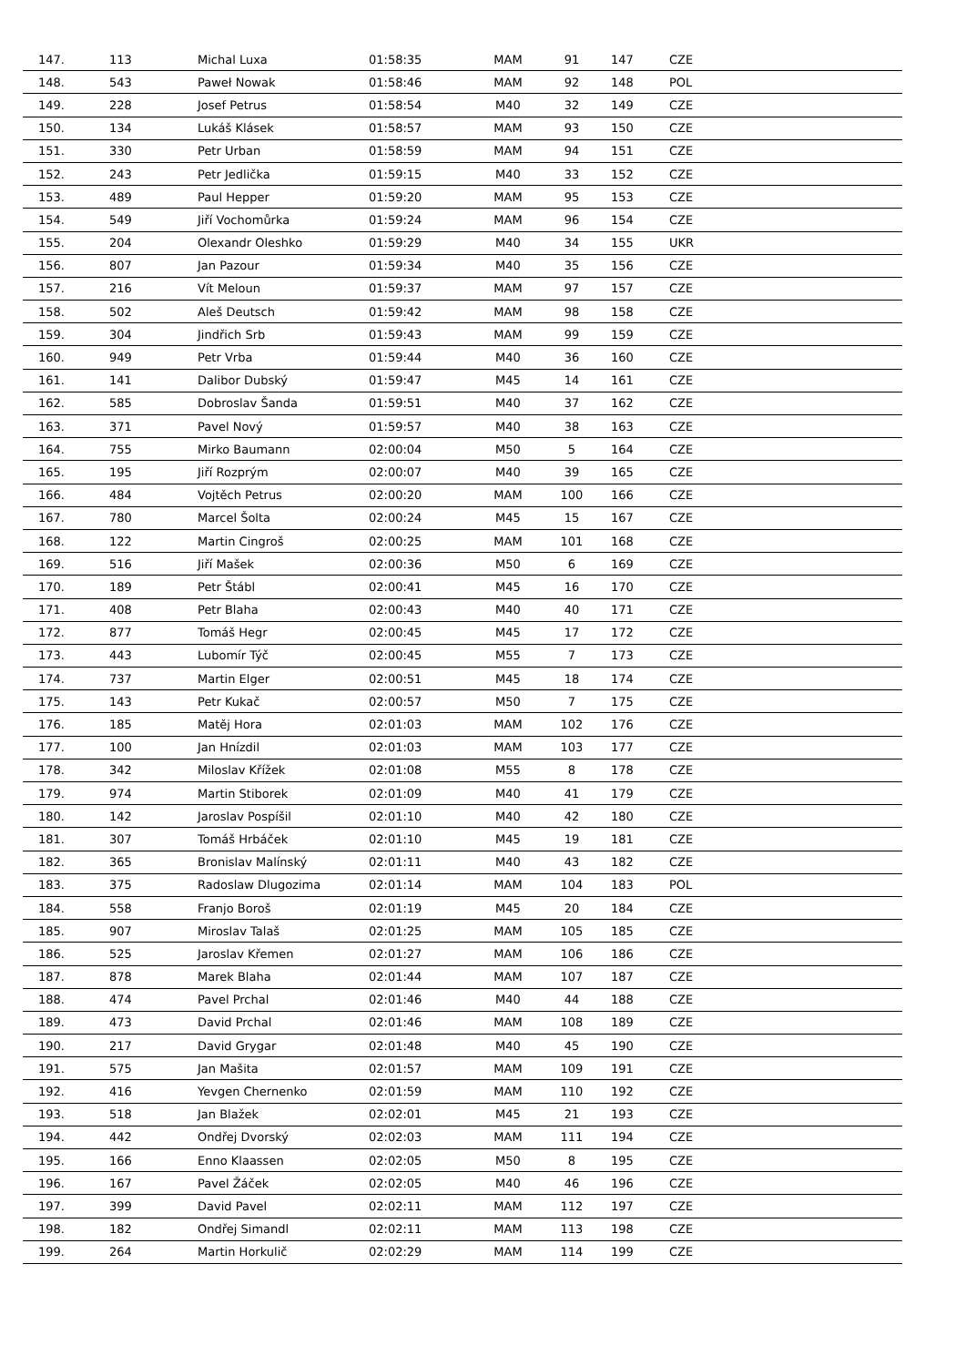| 147. | 113 | Michal Luxa | 01:58:35 | MAM | 91 | 147 | CZE |
| 148. | 543 | Paweł Nowak | 01:58:46 | MAM | 92 | 148 | POL |
| 149. | 228 | Josef Petrus | 01:58:54 | M40 | 32 | 149 | CZE |
| 150. | 134 | Lukáš Klásek | 01:58:57 | MAM | 93 | 150 | CZE |
| 151. | 330 | Petr Urban | 01:58:59 | MAM | 94 | 151 | CZE |
| 152. | 243 | Petr Jedlička | 01:59:15 | M40 | 33 | 152 | CZE |
| 153. | 489 | Paul Hepper | 01:59:20 | MAM | 95 | 153 | CZE |
| 154. | 549 | Jiří Vochomůrka | 01:59:24 | MAM | 96 | 154 | CZE |
| 155. | 204 | Olexandr Oleshko | 01:59:29 | M40 | 34 | 155 | UKR |
| 156. | 807 | Jan Pazour | 01:59:34 | M40 | 35 | 156 | CZE |
| 157. | 216 | Vít Meloun | 01:59:37 | MAM | 97 | 157 | CZE |
| 158. | 502 | Aleš Deutsch | 01:59:42 | MAM | 98 | 158 | CZE |
| 159. | 304 | Jindřich Srb | 01:59:43 | MAM | 99 | 159 | CZE |
| 160. | 949 | Petr Vrba | 01:59:44 | M40 | 36 | 160 | CZE |
| 161. | 141 | Dalibor Dubský | 01:59:47 | M45 | 14 | 161 | CZE |
| 162. | 585 | Dobroslav Šanda | 01:59:51 | M40 | 37 | 162 | CZE |
| 163. | 371 | Pavel Nový | 01:59:57 | M40 | 38 | 163 | CZE |
| 164. | 755 | Mirko Baumann | 02:00:04 | M50 | 5 | 164 | CZE |
| 165. | 195 | Jiří Rozprým | 02:00:07 | M40 | 39 | 165 | CZE |
| 166. | 484 | Vojtěch Petrus | 02:00:20 | MAM | 100 | 166 | CZE |
| 167. | 780 | Marcel Šolta | 02:00:24 | M45 | 15 | 167 | CZE |
| 168. | 122 | Martin Cingroš | 02:00:25 | MAM | 101 | 168 | CZE |
| 169. | 516 | Jiří Mašek | 02:00:36 | M50 | 6 | 169 | CZE |
| 170. | 189 | Petr Štábl | 02:00:41 | M45 | 16 | 170 | CZE |
| 171. | 408 | Petr Blaha | 02:00:43 | M40 | 40 | 171 | CZE |
| 172. | 877 | Tomáš Hegr | 02:00:45 | M45 | 17 | 172 | CZE |
| 173. | 443 | Lubomír Týč | 02:00:45 | M55 | 7 | 173 | CZE |
| 174. | 737 | Martin Elger | 02:00:51 | M45 | 18 | 174 | CZE |
| 175. | 143 | Petr Kukač | 02:00:57 | M50 | 7 | 175 | CZE |
| 176. | 185 | Matěj Hora | 02:01:03 | MAM | 102 | 176 | CZE |
| 177. | 100 | Jan Hnízdil | 02:01:03 | MAM | 103 | 177 | CZE |
| 178. | 342 | Miloslav Křížek | 02:01:08 | M55 | 8 | 178 | CZE |
| 179. | 974 | Martin Stiborek | 02:01:09 | M40 | 41 | 179 | CZE |
| 180. | 142 | Jaroslav Pospíšil | 02:01:10 | M40 | 42 | 180 | CZE |
| 181. | 307 | Tomáš Hrbáček | 02:01:10 | M45 | 19 | 181 | CZE |
| 182. | 365 | Bronislav Malínský | 02:01:11 | M40 | 43 | 182 | CZE |
| 183. | 375 | Radoslaw Dlugozima | 02:01:14 | MAM | 104 | 183 | POL |
| 184. | 558 | Franjo Boroš | 02:01:19 | M45 | 20 | 184 | CZE |
| 185. | 907 | Miroslav Talaš | 02:01:25 | MAM | 105 | 185 | CZE |
| 186. | 525 | Jaroslav Křemen | 02:01:27 | MAM | 106 | 186 | CZE |
| 187. | 878 | Marek Blaha | 02:01:44 | MAM | 107 | 187 | CZE |
| 188. | 474 | Pavel Prchal | 02:01:46 | M40 | 44 | 188 | CZE |
| 189. | 473 | David Prchal | 02:01:46 | MAM | 108 | 189 | CZE |
| 190. | 217 | David Grygar | 02:01:48 | M40 | 45 | 190 | CZE |
| 191. | 575 | Jan Mašita | 02:01:57 | MAM | 109 | 191 | CZE |
| 192. | 416 | Yevgen Chernenko | 02:01:59 | MAM | 110 | 192 | CZE |
| 193. | 518 | Jan Blažek | 02:02:01 | M45 | 21 | 193 | CZE |
| 194. | 442 | Ondřej Dvorský | 02:02:03 | MAM | 111 | 194 | CZE |
| 195. | 166 | Enno Klaassen | 02:02:05 | M50 | 8 | 195 | CZE |
| 196. | 167 | Pavel Žáček | 02:02:05 | M40 | 46 | 196 | CZE |
| 197. | 399 | David Pavel | 02:02:11 | MAM | 112 | 197 | CZE |
| 198. | 182 | Ondřej Simandl | 02:02:11 | MAM | 113 | 198 | CZE |
| 199. | 264 | Martin Horkulič | 02:02:29 | MAM | 114 | 199 | CZE |